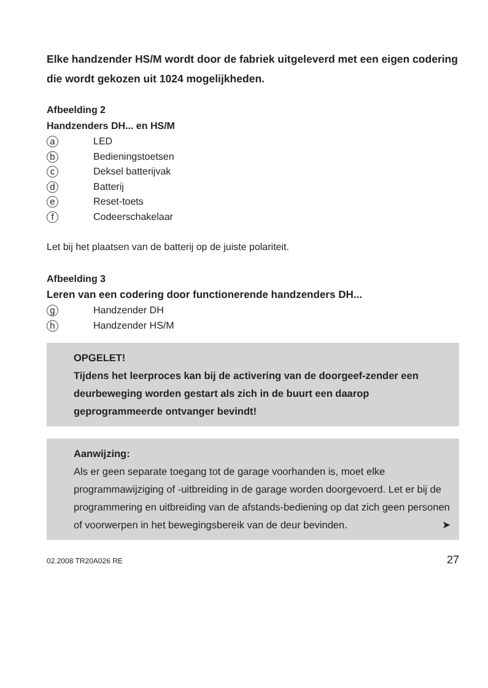Elke handzender HS/M wordt door de fabriek uitgeleverd met een eigen codering die wordt gekozen uit 1024 mogelijkheden.
Afbeelding 2
Handzenders DH... en HS/M
a LED
b Bedieningstoetsen
c Deksel batterijvak
d Batterij
e Reset-toets
f Codeerschakelaar
Let bij het plaatsen van de batterij op de juiste polariteit.
Afbeelding 3
Leren van een codering door functionerende handzenders DH...
g Handzender DH
h Handzender HS/M
OPGELET!
Tijdens het leerproces kan bij de activering van de doorgeef-zender een deurbeweging worden gestart als zich in de buurt een daarop geprogrammeerde ontvanger bevindt!
Aanwijzing:
Als er geen separate toegang tot de garage voorhanden is, moet elke programmawijziging of -uitbreiding in de garage worden doorgevoerd. Let er bij de programmering en uitbreiding van de afstands-bediening op dat zich geen personen of voorwerpen in het bewegingsbereik van de deur bevinden. ➤
02.2008 TR20A026 RE 27